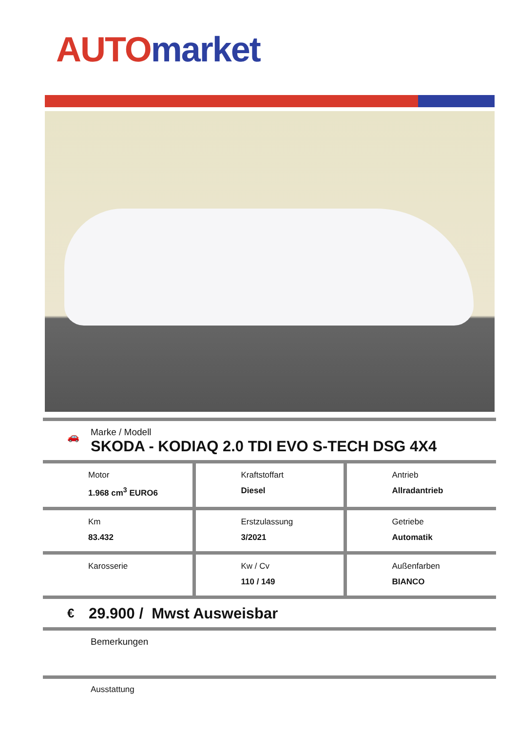AUTO market
🚗
Marke / Modell
SKODA - KODIAQ 2.0 TDI EVO S-TECH DSG 4X4
| Motor 1.968 cm<sup>3</sup> EURO6 | Kraftstoffart Diesel | Antrieb Allradantrieb |
| Km 83.432 | Erstzulassung 3/2021 | Getriebe Automatik |
| Karosserie | Kw / Cv 110 / 149 | Außenfarben BIANCO |
€ 29.900 / Mwst Ausweisbar
Bemerkungen
Ausstattung